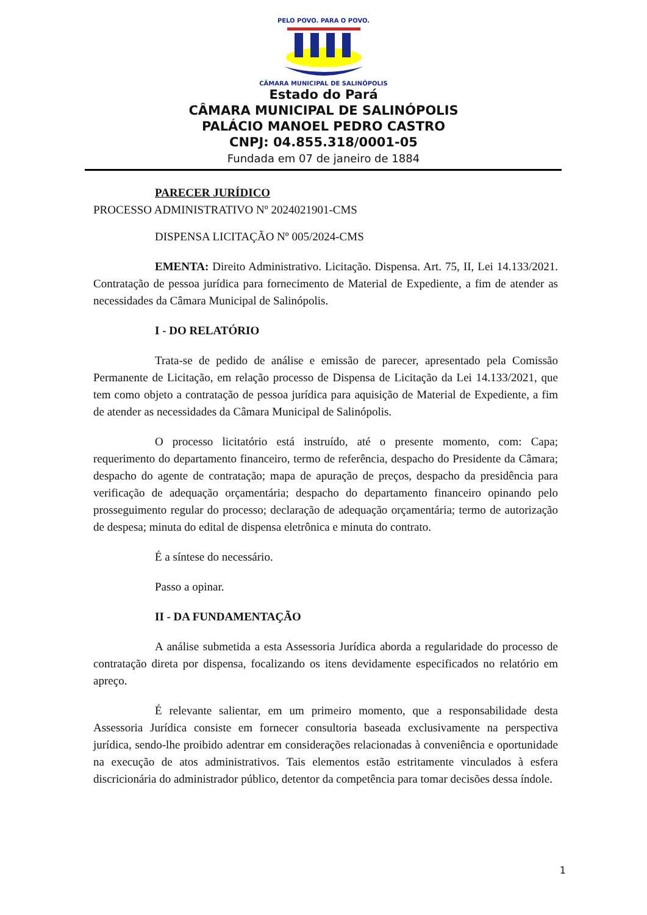PELO POVO. PARA O POVO.
CÂMARA MUNICIPAL DE SALINÓPOLIS
Estado do Pará
CÂMARA MUNICIPAL DE SALINÓPOLIS
PALÁCIO MANOEL PEDRO CASTRO
CNPJ: 04.855.318/0001-05
Fundada em 07 de janeiro de 1884
PARECER JURÍDICO
PROCESSO ADMINISTRATIVO Nº 2024021901-CMS
DISPENSA LICITAÇÃO Nº 005/2024-CMS
EMENTA: Direito Administrativo. Licitação. Dispensa. Art. 75, II, Lei 14.133/2021. Contratação de pessoa jurídica para fornecimento de Material de Expediente, a fim de atender as necessidades da Câmara Municipal de Salinópolis.
I - DO RELATÓRIO
Trata-se de pedido de análise e emissão de parecer, apresentado pela Comissão Permanente de Licitação, em relação processo de Dispensa de Licitação da Lei 14.133/2021, que tem como objeto a contratação de pessoa jurídica para aquisição de Material de Expediente, a fim de atender as necessidades da Câmara Municipal de Salinópolis.
O processo licitatório está instruído, até o presente momento, com: Capa; requerimento do departamento financeiro, termo de referência, despacho do Presidente da Câmara; despacho do agente de contratação; mapa de apuração de preços, despacho da presidência para verificação de adequação orçamentária; despacho do departamento financeiro opinando pelo prosseguimento regular do processo; declaração de adequação orçamentária; termo de autorização de despesa; minuta do edital de dispensa eletrônica e minuta do contrato.
É a síntese do necessário.
Passo a opinar.
II - DA FUNDAMENTAÇÃO
A análise submetida a esta Assessoria Jurídica aborda a regularidade do processo de contratação direta por dispensa, focalizando os itens devidamente especificados no relatório em apreço.
É relevante salientar, em um primeiro momento, que a responsabilidade desta Assessoria Jurídica consiste em fornecer consultoria baseada exclusivamente na perspectiva jurídica, sendo-lhe proibido adentrar em considerações relacionadas à conveniência e oportunidade na execução de atos administrativos. Tais elementos estão estritamente vinculados à esfera discricionária do administrador público, detentor da competência para tomar decisões dessa índole.
1